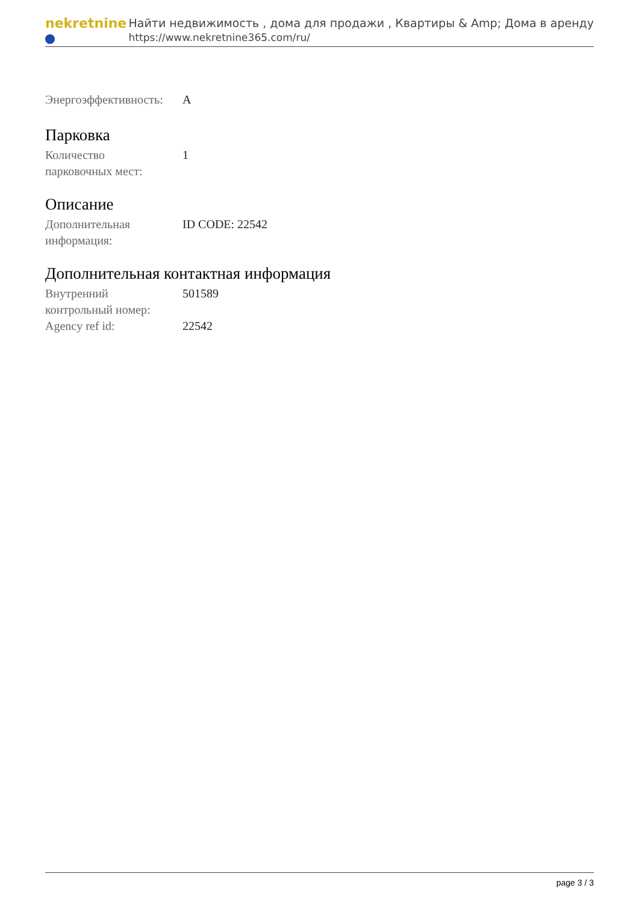nekretnine
Найти недвижимость , дома для продажи , Квартиры & Amp; Дома в аренду
https://www.nekretnine365.com/ru/
| Энергоэффективность: | A |
Парковка
| Количество парковочных мест: | 1 |
Описание
| Дополнительная информация: | ID CODE: 22542 |
Дополнительная контактная информация
| Внутренний контрольный номер: | 501589 |
| Agency ref id: | 22542 |
page 3 / 3